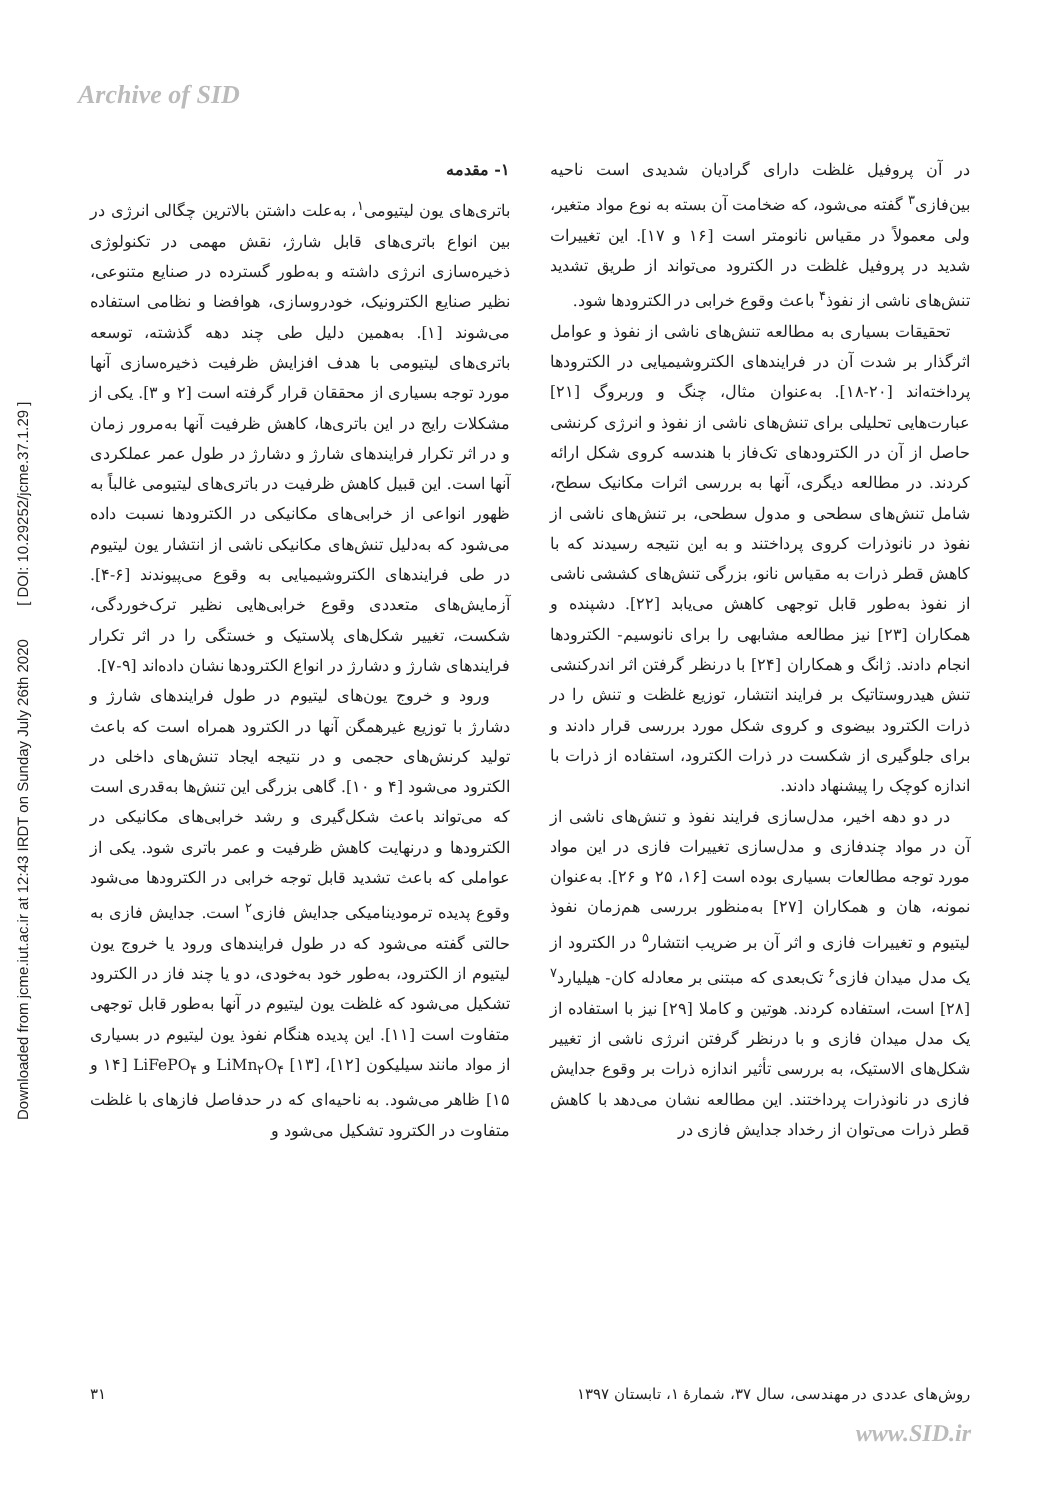Archive of SID
Downloaded from jcme.iut.ac.ir at 12:43 IRDT on Sunday July 26th 2020 [ DOI: 10.29252/jcme.37.1.29 ]
۱- مقدمه
باتری‌های یون لیتیومی<sup>۱</sup>، به‌علت داشتن بالاترین چگالی انرژی در بین انواع باتری‌های قابل شارژ، نقش مهمی در تکنولوژی ذخیره‌سازی انرژی داشته و به‌طور گسترده در صنایع متنوعی، نظیر صنایع الکترونیک، خودروسازی، هوافضا و نظامی استفاده می‌شوند [۱]. به‌همین دلیل طی چند دهه گذشته، توسعه باتری‌های لیتیومی با هدف افزایش ظرفیت ذخیره‌سازی آنها مورد توجه بسیاری از محققان قرار گرفته است [۲ و ۳]. یکی از مشکلات رایج در این باتری‌ها، کاهش ظرفیت آنها به‌مرور زمان و در اثر تکرار فرایندهای شارژ و دشارژ در طول عمر عملکردی آنها است. این قبیل کاهش ظرفیت در باتری‌های لیتیومی غالباً به ظهور انواعی از خرابی‌های مکانیکی در الکترودها نسبت داده می‌شود که به‌دلیل تنش‌های مکانیکی ناشی از انتشار یون لیتیوم در طی فرایندهای الکتروشیمیایی به وقوع می‌پیوندند [۶-۴]. آزمایش‌های متعددی وقوع خرابی‌هایی نظیر ترک‌خوردگی، شکست، تغییر شکل‌های پلاستیک و خستگی را در اثر تکرار فرایندهای شارژ و دشارژ در انواع الکترودها نشان داده‌اند [۹-۷].
ورود و خروج یون‌های لیتیوم در طول فرایندهای شارژ و دشارژ با توزیع غیرهمگن آنها در الکترود همراه است که باعث تولید کرنش‌های حجمی و در نتیجه ایجاد تنش‌های داخلی در الکترود می‌شود [۴ و ۱۰]. گاهی بزرگی این تنش‌ها به‌قدری است که می‌تواند باعث شکل‌گیری و رشد خرابی‌های مکانیکی در الکترودها و درنهایت کاهش ظرفیت و عمر باتری شود. یکی از عواملی که باعث تشدید قابل توجه خرابی در الکترودها می‌شود وقوع پدیده ترمودینامیکی جدایش فازی<sup>۲</sup> است. جدایش فازی به حالتی گفته می‌شود که در طول فرایندهای ورود یا خروج یون لیتیوم از الکترود، به‌طور خود به‌خودی، دو یا چند فاز در الکترود تشکیل می‌شود که غلظت یون لیتیوم در آنها به‌طور قابل توجهی متفاوت است [۱۱]. این پدیده هنگام نفوذ یون لیتیوم در بسیاری از مواد مانند سیلیکون [۱۲]، LiMn<sub>۲</sub>O<sub>۴</sub> [۱۳] و LiFePO<sub>۴</sub> [۱۴ و ۱۵] ظاهر می‌شود. به ناحیه‌ای که در حدفاصل فازهای با غلظت متفاوت در الکترود تشکیل می‌شود و
در آن پروفیل غلظت دارای گرادیان شدیدی است ناحیه بین‌فازی<sup>۳</sup> گفته می‌شود، که ضخامت آن بسته به نوع مواد متغیر، ولی معمولاً در مقیاس نانومتر است [۱۶ و ۱۷]. این تغییرات شدید در پروفیل غلظت در الکترود می‌تواند از طریق تشدید تنش‌های ناشی از نفوذ<sup>۴</sup> باعث وقوع خرابی در الکترودها شود.
تحقیقات بسیاری به مطالعه تنش‌های ناشی از نفوذ و عوامل اثرگذار بر شدت آن در فرایندهای الکتروشیمیایی در الکترودها پرداخته‌اند [۲۰-۱۸]. به‌عنوان مثال، چنگ و وربروگ [۲۱] عبارت‌هایی تحلیلی برای تنش‌های ناشی از نفوذ و انرژی کرنشی حاصل از آن در الکترودهای تک‌فاز با هندسه کروی شکل ارائه کردند. در مطالعه دیگری، آنها به بررسی اثرات مکانیک سطح، شامل تنش‌های سطحی و مدول سطحی، بر تنش‌های ناشی از نفوذ در نانوذرات کروی پرداختند و به این نتیجه رسیدند که با کاهش قطر ذرات به مقیاس نانو، بزرگی تنش‌های کششی ناشی از نفوذ به‌طور قابل توجهی کاهش می‌یابد [۲۲]. دشپنده و همکاران [۲۳] نیز مطالعه مشابهی را برای نانوسیم- الکترودها انجام دادند. ژانگ و همکاران [۲۴] با درنظر گرفتن اثر اندرکنشی تنش هیدروستاتیک بر فرایند انتشار، توزیع غلظت و تنش را در ذرات الکترود بیضوی و کروی شکل مورد بررسی قرار دادند و برای جلوگیری از شکست در ذرات الکترود، استفاده از ذرات با اندازه کوچک را پیشنهاد دادند.
در دو دهه اخیر، مدل‌سازی فرایند نفوذ و تنش‌های ناشی از آن در مواد چندفازی و مدل‌سازی تغییرات فازی در این مواد مورد توجه مطالعات بسیاری بوده است [۱۶، ۲۵ و ۲۶]. به‌عنوان نمونه، هان و همکاران [۲۷] به‌منظور بررسی هم‌زمان نفوذ لیتیوم و تغییرات فازی و اثر آن بر ضریب انتشار<sup>۵</sup> در الکترود از یک مدل میدان فازی<sup>۶</sup> تک‌بعدی که مبتنی بر معادله کان- هیلیارد<sup>۷</sup> [۲۸] است، استفاده کردند. هوتین و کاملا [۲۹] نیز با استفاده از یک مدل میدان فازی و با درنظر گرفتن انرژی ناشی از تغییر شکل‌های الاستیک، به بررسی تأثیر اندازه ذرات بر وقوع جدایش فازی در نانوذرات پرداختند. این مطالعه نشان می‌دهد با کاهش قطر ذرات می‌توان از رخداد جدایش فازی در
روش‌های عددی در مهندسی، سال ۳۷، شمارهٔ ۱، تابستان ۱۳۹۷ ۳۱
www.SID.ir